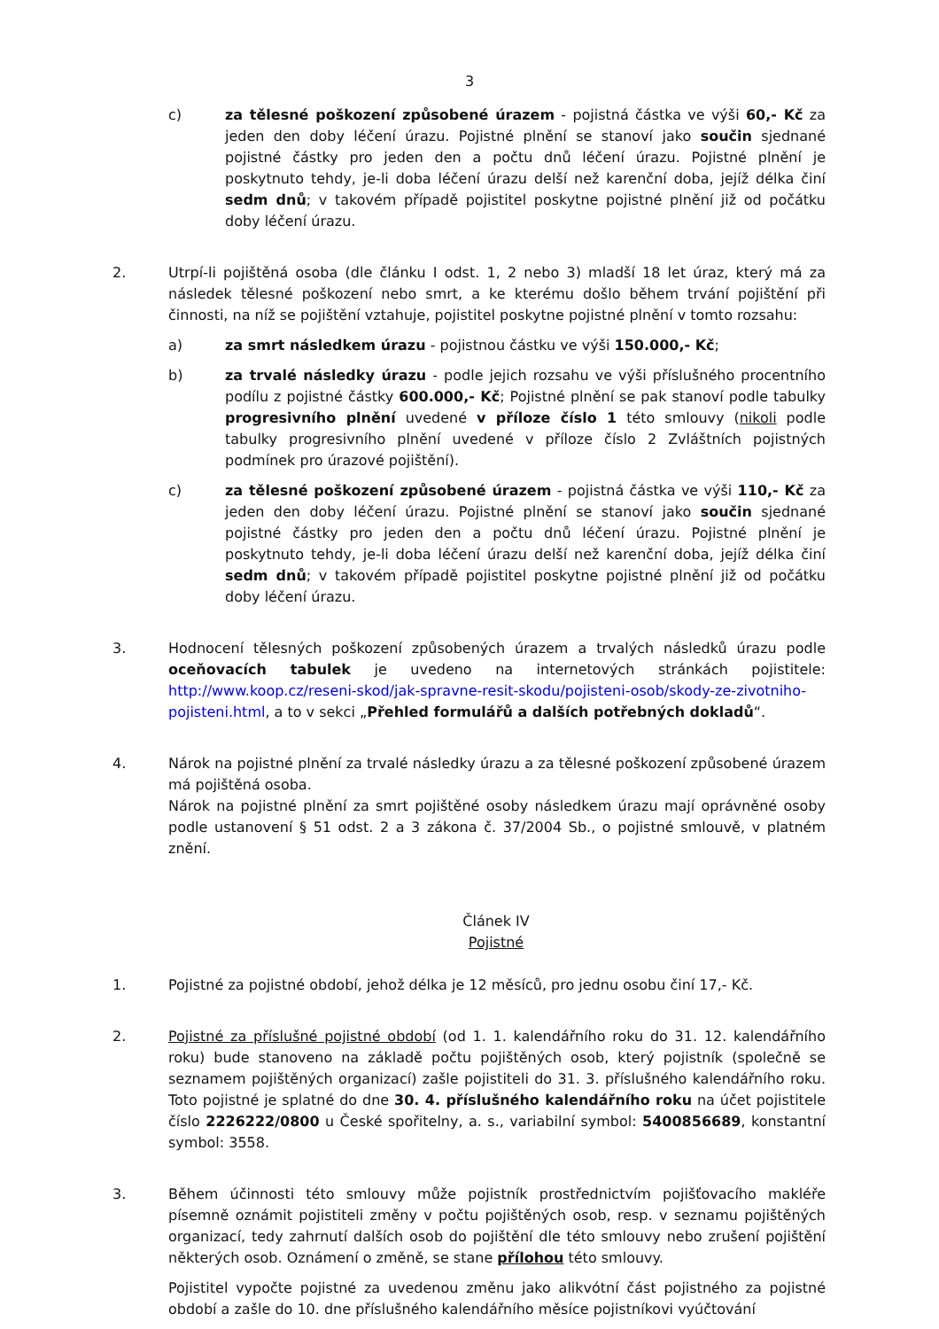3
c) za tělesné poškození způsobené úrazem - pojistná částka ve výši 60,- Kč za jeden den doby léčení úrazu. Pojistné plnění se stanoví jako součin sjednané pojistné částky pro jeden den a počtu dnů léčení úrazu. Pojistné plnění je poskytnuto tehdy, je-li doba léčení úrazu delší než karenční doba, jejíž délka činí sedm dnů; v takovém případě pojistitel poskytne pojistné plnění již od počátku doby léčení úrazu.
2. Utrpí-li pojištěná osoba (dle článku I odst. 1, 2 nebo 3) mladší 18 let úraz, který má za následek tělesné poškození nebo smrt, a ke kterému došlo během trvání pojištění při činnosti, na níž se pojištění vztahuje, pojistitel poskytne pojistné plnění v tomto rozsahu:
a) za smrt následkem úrazu - pojistnou částku ve výši 150.000,- Kč;
b) za trvalé následky úrazu - podle jejich rozsahu ve výši příslušného procentního podílu z pojistné částky 600.000,- Kč; Pojistné plnění se pak stanoví podle tabulky progresivního plnění uvedené v příloze číslo 1 této smlouvy (nikoli podle tabulky progresivního plnění uvedené v příloze číslo 2 Zvláštních pojistných podmínek pro úrazové pojištění).
c) za tělesné poškození způsobené úrazem - pojistná částka ve výši 110,- Kč za jeden den doby léčení úrazu. Pojistné plnění se stanoví jako součin sjednané pojistné částky pro jeden den a počtu dnů léčení úrazu. Pojistné plnění je poskytnuto tehdy, je-li doba léčení úrazu delší než karenční doba, jejíž délka činí sedm dnů; v takovém případě pojistitel poskytne pojistné plnění již od počátku doby léčení úrazu.
3. Hodnocení tělesných poškození způsobených úrazem a trvalých následků úrazu podle oceňovacích tabulek je uvedeno na internetových stránkách pojistitele: http://www.koop.cz/reseni-skod/jak-spravne-resit-skodu/pojisteni-osob/skody-ze-zivotniho-pojisteni.html, a to v sekci „Přehled formulářů a dalších potřebných dokladů“.
4. Nárok na pojistné plnění za trvalé následky úrazu a za tělesné poškození způsobené úrazem má pojištěná osoba.
Nárok na pojistné plnění za smrt pojištěné osoby následkem úrazu mají oprávněné osoby podle ustanovení § 51 odst. 2 a 3 zákona č. 37/2004 Sb., o pojistné smlouvě, v platném znění.
Článek IV
Pojistné
1. Pojistné za pojistné období, jehož délka je 12 měsíců, pro jednu osobu činí 17,- Kč.
2. Pojistné za příslušné pojistné období (od 1. 1. kalendářního roku do 31. 12. kalendářního roku) bude stanoveno na základě počtu pojištěných osob, který pojistník (společně se seznamem pojištěných organizací) zašle pojistiteli do 31. 3. příslušného kalendářního roku. Toto pojistné je splatné do dne 30. 4. příslušného kalendářního roku na účet pojistitele číslo 2226222/0800 u České spořitelny, a. s., variabilní symbol: 5400856689, konstantní symbol: 3558.
3. Během účinnosti této smlouvy může pojistník prostřednictvím pojišťovacího makléře písemně oznámit pojistiteli změny v počtu pojištěných osob, resp. v seznamu pojištěných organizací, tedy zahrnutí dalších osob do pojištění dle této smlouvy nebo zrušení pojištění některých osob. Oznámení o změně, se stane přílohou této smlouvy.
Pojistitel vypočte pojistné za uvedenou změnu jako alikvótní část pojistného za pojistné období a zašle do 10. dne příslušného kalendářního měsíce pojistníkovi vyúčtování